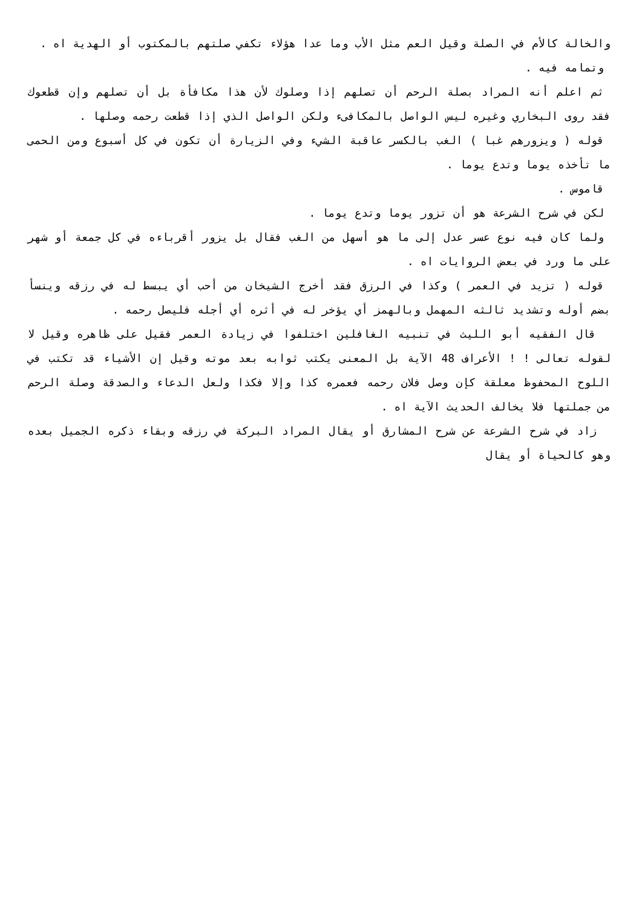والخالة كالأم في الصلة وقيل العم مثل الأب وما عدا هؤلاء تكفي صلتهم بالمكتوب أو الهدية اه .
وتمامه فيه .
ثم اعلم أنه المراد بصلة الرحم أن تصلهم إذا وصلوك لأن هذا مكافأة بل أن تصلهم وإن قطعوك فقد روى البخاري وغيره ليس الواصل بالمكافىء ولكن الواصل الذي إذا قطعت رحمه وصلها .
قوله ( ويزورهم غبا ) الغب بالكسر عاقبة الشيء وفي الزيارة أن تكون في كل أسبوع ومن الحمى ما تأخذه يوما وتدع يوما .
قاموس .
لكن في شرح الشرعة هو أن تزور يوما وتدع يوما .
ولما كان فيه نوع عسر عدل إلى ما هو أسهل من الغب فقال بل يزور أقرباءه في كل جمعة أو شهر على ما ورد في بعض الروايات اه .
قوله ( تزيد في العمر ) وكذا في الرزق فقد أخرج الشيخان من أحب أي يبسط له في رزقه وينسأ بضم أوله وتشديد ثالثه المهمل وبالهمز أي يؤخر له في أثره أي أجله فليصل رحمه .
قال الفقيه أبو الليث في تنبيه الغافلين اختلفوا في زيادة العمر فقيل على ظاهره وقيل لا لقوله تعالى ! ! الأعراف 48 الآية بل المعنى يكتب ثوابه بعد موته وقيل إن الأشياء قد تكتب في اللوح المحفوظ معلقة كإن وصل فلان رحمه فعمره كذا وإلا فكذا ولعل الدعاء والصدقة وصلة الرحم من جملتها فلا يخالف الحديث الآية اه .
زاد في شرح الشرعة عن شرح المشارق أو يقال المراد البركة في رزقه وبقاء ذكره الجميل بعده وهو كالحياة أو يقال